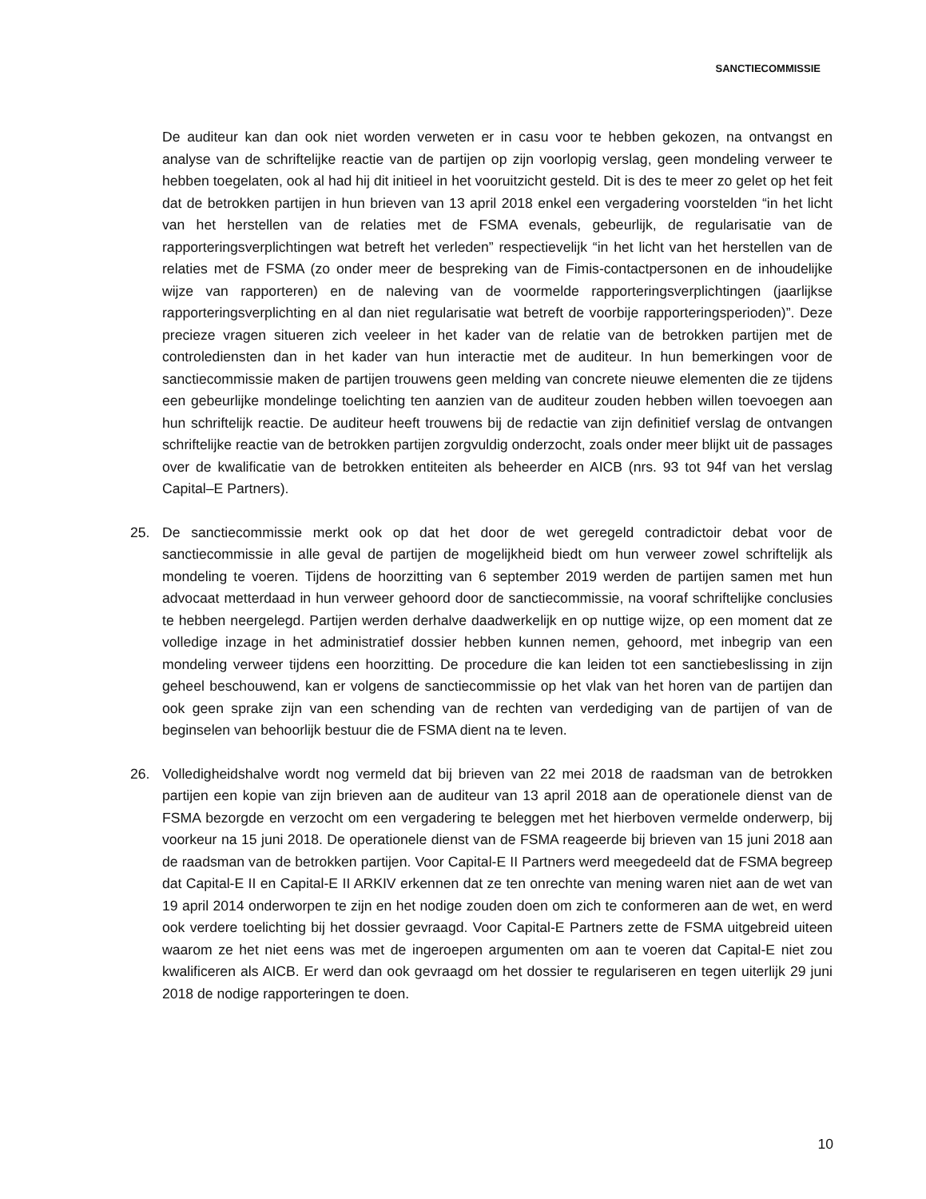SANCTIECOMMISSIE
De auditeur kan dan ook niet worden verweten er in casu voor te hebben gekozen, na ontvangst en analyse van de schriftelijke reactie van de partijen op zijn voorlopig verslag, geen mondeling verweer te hebben toegelaten, ook al had hij dit initieel in het vooruitzicht gesteld. Dit is des te meer zo gelet op het feit dat de betrokken partijen in hun brieven van 13 april 2018 enkel een vergadering voorstelden “in het licht van het herstellen van de relaties met de FSMA evenals, gebeurlijk, de regularisatie van de rapporteringsverplichtingen wat betreft het verleden” respectievelijk “in het licht van het herstellen van de relaties met de FSMA (zo onder meer de bespreking van de Fimis-contactpersonen en de inhoudelijke wijze van rapporteren) en de naleving van de voormelde rapporteringsverplichtingen (jaarlijkse rapporteringsverplichting en al dan niet regularisatie wat betreft de voorbije rapporteringsperioden)”. Deze precieze vragen situeren zich veeleer in het kader van de relatie van de betrokken partijen met de controlediensten dan in het kader van hun interactie met de auditeur. In hun bemerkingen voor de sanctiecommissie maken de partijen trouwens geen melding van concrete nieuwe elementen die ze tijdens een gebeurlijke mondelinge toelichting ten aanzien van de auditeur zouden hebben willen toevoegen aan hun schriftelijk reactie. De auditeur heeft trouwens bij de redactie van zijn definitief verslag de ontvangen schriftelijke reactie van de betrokken partijen zorgvuldig onderzocht, zoals onder meer blijkt uit de passages over de kwalificatie van de betrokken entiteiten als beheerder en AICB (nrs. 93 tot 94f van het verslag Capital–E Partners).
25. De sanctiecommissie merkt ook op dat het door de wet geregeld contradictoir debat voor de sanctiecommissie in alle geval de partijen de mogelijkheid biedt om hun verweer zowel schriftelijk als mondeling te voeren. Tijdens de hoorzitting van 6 september 2019 werden de partijen samen met hun advocaat metterdaad in hun verweer gehoord door de sanctiecommissie, na vooraf schriftelijke conclusies te hebben neergelegd. Partijen werden derhalve daadwerkelijk en op nuttige wijze, op een moment dat ze volledige inzage in het administratief dossier hebben kunnen nemen, gehoord, met inbegrip van een mondeling verweer tijdens een hoorzitting. De procedure die kan leiden tot een sanctiebeslissing in zijn geheel beschouwend, kan er volgens de sanctiecommissie op het vlak van het horen van de partijen dan ook geen sprake zijn van een schending van de rechten van verdediging van de partijen of van de beginselen van behoorlijk bestuur die de FSMA dient na te leven.
26. Volledigheidshalve wordt nog vermeld dat bij brieven van 22 mei 2018 de raadsman van de betrokken partijen een kopie van zijn brieven aan de auditeur van 13 april 2018 aan de operationele dienst van de FSMA bezorgde en verzocht om een vergadering te beleggen met het hierboven vermelde onderwerp, bij voorkeur na 15 juni 2018. De operationele dienst van de FSMA reageerde bij brieven van 15 juni 2018 aan de raadsman van de betrokken partijen. Voor Capital-E II Partners werd meegedeeld dat de FSMA begreep dat Capital-E II en Capital-E II ARKIV erkennen dat ze ten onrechte van mening waren niet aan de wet van 19 april 2014 onderworpen te zijn en het nodige zouden doen om zich te conformeren aan de wet, en werd ook verdere toelichting bij het dossier gevraagd. Voor Capital-E Partners zette de FSMA uitgebreid uiteen waarom ze het niet eens was met de ingeroepen argumenten om aan te voeren dat Capital-E niet zou kwalificeren als AICB. Er werd dan ook gevraagd om het dossier te regulariseren en tegen uiterlijk 29 juni 2018 de nodige rapporteringen te doen.
10